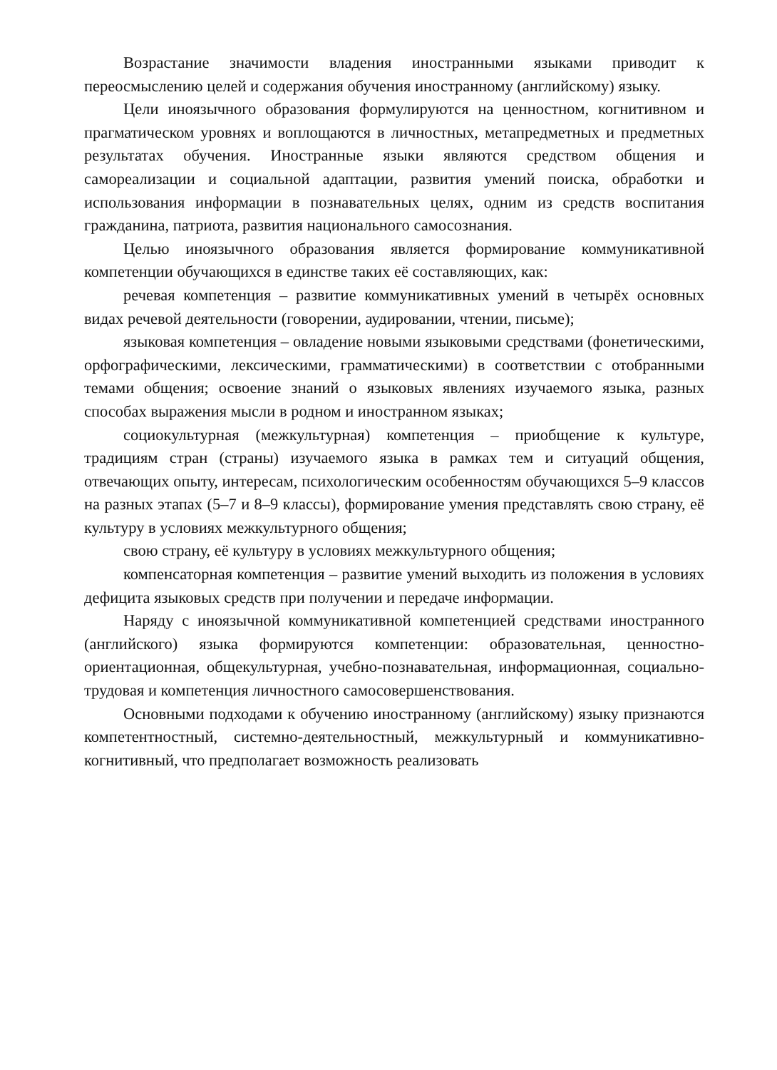Возрастание значимости владения иностранными языками приводит к переосмыслению целей и содержания обучения иностранному (английскому) языку.
Цели иноязычного образования формулируются на ценностном, когнитивном и прагматическом уровнях и воплощаются в личностных, метапредметных и предметных результатах обучения. Иностранные языки являются средством общения и самореализации и социальной адаптации, развития умений поиска, обработки и использования информации в познавательных целях, одним из средств воспитания гражданина, патриота, развития национального самосознания.
Целью иноязычного образования является формирование коммуникативной компетенции обучающихся в единстве таких её составляющих, как:
речевая компетенция – развитие коммуникативных умений в четырёх основных видах речевой деятельности (говорении, аудировании, чтении, письме);
языковая компетенция – овладение новыми языковыми средствами (фонетическими, орфографическими, лексическими, грамматическими) в соответствии с отобранными темами общения; освоение знаний о языковых явлениях изучаемого языка, разных способах выражения мысли в родном и иностранном языках;
социокультурная (межкультурная) компетенция – приобщение к культуре, традициям стран (страны) изучаемого языка в рамках тем и ситуаций общения, отвечающих опыту, интересам, психологическим особенностям обучающихся 5–9 классов на разных этапах (5–7 и 8–9 классы), формирование умения представлять свою страну, её культуру в условиях межкультурного общения;
свою страну, её культуру в условиях межкультурного общения;
компенсаторная компетенция – развитие умений выходить из положения в условиях дефицита языковых средств при получении и передаче информации.
Наряду с иноязычной коммуникативной компетенцией средствами иностранного (английского) языка формируются компетенции: образовательная, ценностно-ориентационная, общекультурная, учебно-познавательная, информационная, социально-трудовая и компетенция личностного самосовершенствования.
Основными подходами к обучению иностранному (английскому) языку признаются компетентностный, системно-деятельностный, межкультурный и коммуникативно-когнитивный, что предполагает возможность реализовать